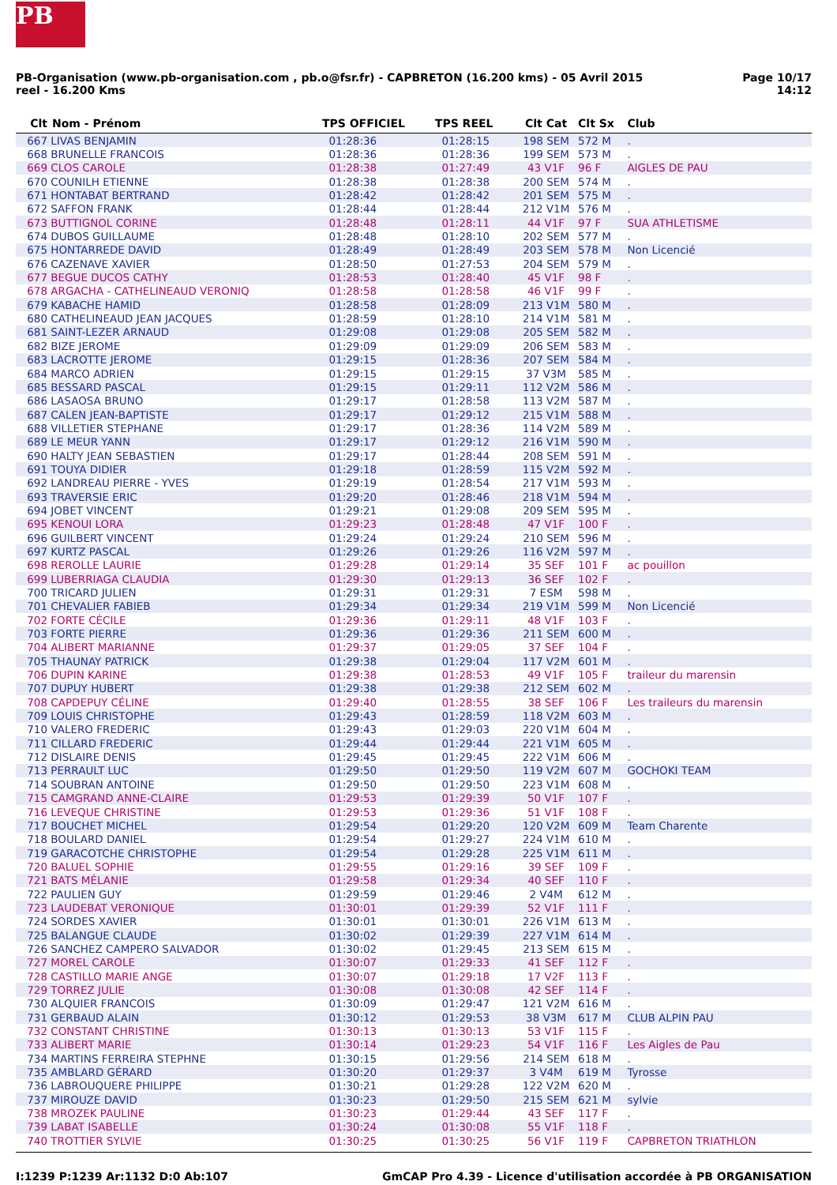PB
PB-Organisation (www.pb-organisation.com , pb.o@fsr.fr) - CAPBRETON (16.200 kms) - 05 Avril 2015
reel - 16.200 Kms
Page 10/17
14:12
| Clt | Nom - Prénom | TPS OFFICIEL | TPS REEL | Clt Cat | Clt Sx | Club |
| --- | --- | --- | --- | --- | --- | --- |
| 667 | LIVAS BENJAMIN | 01:28:36 | 01:28:15 | 198 SEM | 572 M | . |
| 668 | BRUNELLE FRANCOIS | 01:28:36 | 01:28:36 | 199 SEM | 573 M | . |
| 669 | CLOS CAROLE | 01:28:38 | 01:27:49 | 43 V1F | 96 F | AIGLES DE PAU |
| 670 | COUNILH ETIENNE | 01:28:38 | 01:28:38 | 200 SEM | 574 M | . |
| 671 | HONTABAT BERTRAND | 01:28:42 | 01:28:42 | 201 SEM | 575 M | . |
| 672 | SAFFON FRANK | 01:28:44 | 01:28:44 | 212 V1M | 576 M | . |
| 673 | BUTTIGNOL CORINE | 01:28:48 | 01:28:11 | 44 V1F | 97 F | SUA ATHLETISME |
| 674 | DUBOS GUILLAUME | 01:28:48 | 01:28:10 | 202 SEM | 577 M | . |
| 675 | HONTARREDE DAVID | 01:28:49 | 01:28:49 | 203 SEM | 578 M | Non Licencié |
| 676 | CAZENAVE XAVIER | 01:28:50 | 01:27:53 | 204 SEM | 579 M | . |
| 677 | BEGUE DUCOS CATHY | 01:28:53 | 01:28:40 | 45 V1F | 98 F | . |
| 678 | ARGACHA - CATHELINEAUD VERONIQ | 01:28:58 | 01:28:58 | 46 V1F | 99 F | . |
| 679 | KABACHE HAMID | 01:28:58 | 01:28:09 | 213 V1M | 580 M | . |
| 680 | CATHELINEAUD JEAN JACQUES | 01:28:59 | 01:28:10 | 214 V1M | 581 M | . |
| 681 | SAINT-LEZER ARNAUD | 01:29:08 | 01:29:08 | 205 SEM | 582 M | . |
| 682 | BIZE JEROME | 01:29:09 | 01:29:09 | 206 SEM | 583 M | . |
| 683 | LACROTTE JEROME | 01:29:15 | 01:28:36 | 207 SEM | 584 M | . |
| 684 | MARCO ADRIEN | 01:29:15 | 01:29:15 | 37 V3M | 585 M | . |
| 685 | BESSARD PASCAL | 01:29:15 | 01:29:11 | 112 V2M | 586 M | . |
| 686 | LASAOSA BRUNO | 01:29:17 | 01:28:58 | 113 V2M | 587 M | . |
| 687 | CALEN JEAN-BAPTISTE | 01:29:17 | 01:29:12 | 215 V1M | 588 M | . |
| 688 | VILLETIER STEPHANE | 01:29:17 | 01:28:36 | 114 V2M | 589 M | . |
| 689 | LE MEUR YANN | 01:29:17 | 01:29:12 | 216 V1M | 590 M | . |
| 690 | HALTY JEAN SEBASTIEN | 01:29:17 | 01:28:44 | 208 SEM | 591 M | . |
| 691 | TOUYA DIDIER | 01:29:18 | 01:28:59 | 115 V2M | 592 M | . |
| 692 | LANDREAU PIERRE - YVES | 01:29:19 | 01:28:54 | 217 V1M | 593 M | . |
| 693 | TRAVERSIE ERIC | 01:29:20 | 01:28:46 | 218 V1M | 594 M | . |
| 694 | JOBET VINCENT | 01:29:21 | 01:29:08 | 209 SEM | 595 M | . |
| 695 | KENOUI LORA | 01:29:23 | 01:28:48 | 47 V1F | 100 F | . |
| 696 | GUILBERT VINCENT | 01:29:24 | 01:29:24 | 210 SEM | 596 M | . |
| 697 | KURTZ PASCAL | 01:29:26 | 01:29:26 | 116 V2M | 597 M | . |
| 698 | REROLLE LAURIE | 01:29:28 | 01:29:14 | 35 SEF | 101 F | ac pouillon |
| 699 | LUBERRIAGA CLAUDIA | 01:29:30 | 01:29:13 | 36 SEF | 102 F | . |
| 700 | TRICARD JULIEN | 01:29:31 | 01:29:31 | 7 ESM | 598 M | . |
| 701 | CHEVALIER FABIEB | 01:29:34 | 01:29:34 | 219 V1M | 599 M | Non Licencié |
| 702 | FORTE CÉCILE | 01:29:36 | 01:29:11 | 48 V1F | 103 F | . |
| 703 | FORTE PIERRE | 01:29:36 | 01:29:36 | 211 SEM | 600 M | . |
| 704 | ALIBERT MARIANNE | 01:29:37 | 01:29:05 | 37 SEF | 104 F | . |
| 705 | THAUNAY PATRICK | 01:29:38 | 01:29:04 | 117 V2M | 601 M | . |
| 706 | DUPIN KARINE | 01:29:38 | 01:28:53 | 49 V1F | 105 F | traileur du marensin |
| 707 | DUPUY HUBERT | 01:29:38 | 01:29:38 | 212 SEM | 602 M | . |
| 708 | CAPDEPUY CÉLINE | 01:29:40 | 01:28:55 | 38 SEF | 106 F | Les traileurs du marensin |
| 709 | LOUIS CHRISTOPHE | 01:29:43 | 01:28:59 | 118 V2M | 603 M | . |
| 710 | VALERO FREDERIC | 01:29:43 | 01:29:03 | 220 V1M | 604 M | . |
| 711 | CILLARD FREDERIC | 01:29:44 | 01:29:44 | 221 V1M | 605 M | . |
| 712 | DISLAIRE DENIS | 01:29:45 | 01:29:45 | 222 V1M | 606 M | . |
| 713 | PERRAULT LUC | 01:29:50 | 01:29:50 | 119 V2M | 607 M | GOCHOKI TEAM |
| 714 | SOUBRAN ANTOINE | 01:29:50 | 01:29:50 | 223 V1M | 608 M | . |
| 715 | CAMGRAND ANNE-CLAIRE | 01:29:53 | 01:29:39 | 50 V1F | 107 F | . |
| 716 | LEVEQUE CHRISTINE | 01:29:53 | 01:29:36 | 51 V1F | 108 F | . |
| 717 | BOUCHET MICHEL | 01:29:54 | 01:29:20 | 120 V2M | 609 M | Team Charente |
| 718 | BOULARD DANIEL | 01:29:54 | 01:29:27 | 224 V1M | 610 M | . |
| 719 | GARACOTCHE CHRISTOPHE | 01:29:54 | 01:29:28 | 225 V1M | 611 M | . |
| 720 | BALUEL SOPHIE | 01:29:55 | 01:29:16 | 39 SEF | 109 F | . |
| 721 | BATS MÉLANIE | 01:29:58 | 01:29:34 | 40 SEF | 110 F | . |
| 722 | PAULIEN GUY | 01:29:59 | 01:29:46 | 2 V4M | 612 M | . |
| 723 | LAUDEBAT VERONIQUE | 01:30:01 | 01:29:39 | 52 V1F | 111 F | . |
| 724 | SORDES XAVIER | 01:30:01 | 01:30:01 | 226 V1M | 613 M | . |
| 725 | BALANGUE CLAUDE | 01:30:02 | 01:29:39 | 227 V1M | 614 M | . |
| 726 | SANCHEZ CAMPERO SALVADOR | 01:30:02 | 01:29:45 | 213 SEM | 615 M | . |
| 727 | MOREL CAROLE | 01:30:07 | 01:29:33 | 41 SEF | 112 F | . |
| 728 | CASTILLO MARIE ANGE | 01:30:07 | 01:29:18 | 17 V2F | 113 F | . |
| 729 | TORREZ JULIE | 01:30:08 | 01:30:08 | 42 SEF | 114 F | . |
| 730 | ALQUIER FRANCOIS | 01:30:09 | 01:29:47 | 121 V2M | 616 M | . |
| 731 | GERBAUD ALAIN | 01:30:12 | 01:29:53 | 38 V3M | 617 M | CLUB ALPIN PAU |
| 732 | CONSTANT CHRISTINE | 01:30:13 | 01:30:13 | 53 V1F | 115 F | . |
| 733 | ALIBERT MARIE | 01:30:14 | 01:29:23 | 54 V1F | 116 F | Les Aigles de Pau |
| 734 | MARTINS FERREIRA STEPHNE | 01:30:15 | 01:29:56 | 214 SEM | 618 M | . |
| 735 | AMBLARD GÉRARD | 01:30:20 | 01:29:37 | 3 V4M | 619 M | Tyrosse |
| 736 | LABROUQUERE PHILIPPE | 01:30:21 | 01:29:28 | 122 V2M | 620 M | . |
| 737 | MIROUZE DAVID | 01:30:23 | 01:29:50 | 215 SEM | 621 M | sylvie |
| 738 | MROZEK PAULINE | 01:30:23 | 01:29:44 | 43 SEF | 117 F | . |
| 739 | LABAT ISABELLE | 01:30:24 | 01:30:08 | 55 V1F | 118 F | . |
| 740 | TROTTIER SYLVIE | 01:30:25 | 01:30:25 | 56 V1F | 119 F | CAPBRETON TRIATHLON |
I:1239 P:1239 Ar:1132 D:0 Ab:107
GmCAP Pro 4.39 - Licence d'utilisation accordée à PB ORGANISATION